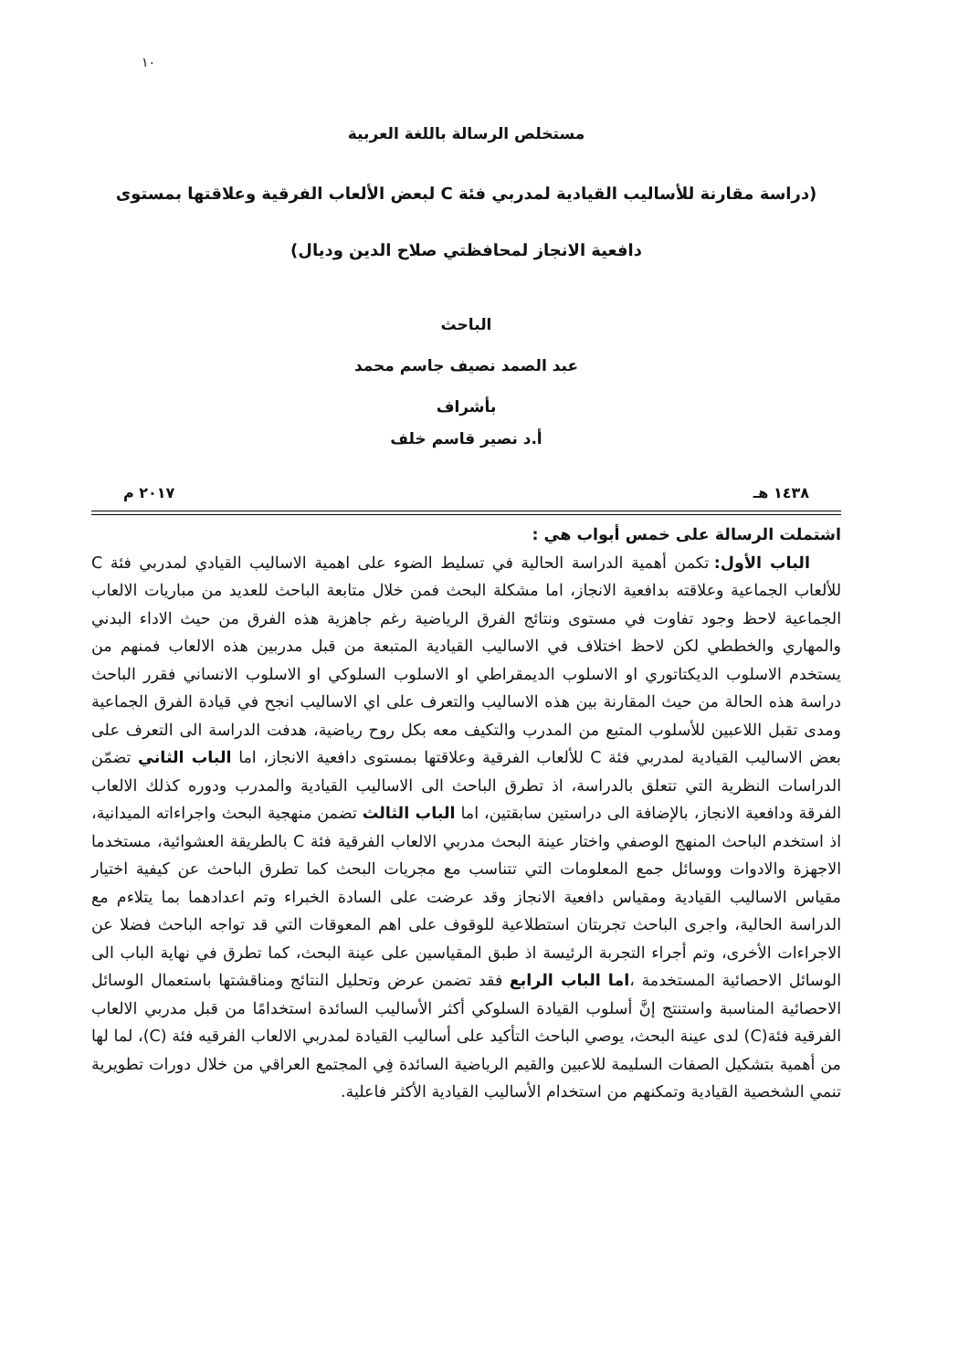١٠
مستخلص الرسالة باللغة العربية
(دراسة مقارنة للأساليب القيادية لمدربي فئة C لبعض الألعاب الفرقية وعلاقتها بمستوى دافعية الانجاز لمحافظتي صلاح الدين وديال)
الباحث
عبد الصمد نصيف جاسم محمد
بأشراف
أ.د نصير قاسم خلف
١٤٣٨ هـ ٢٠١٧ م
اشتملت الرسالة على خمس أبواب هي :
الباب الأول: تكمن أهمية الدراسة الحالية في تسليط الضوء على اهمية الاساليب القيادي لمدربي فئة C للألعاب الجماعية وعلاقته بدافعية الانجاز، اما مشكلة البحث فمن خلال متابعة الباحث للعديد من مباريات الالعاب الجماعية لاحظ وجود تفاوت في مستوى ونتائج الفرق الرياضية رغم جاهزية هذه الفرق من حيث الاداء البدني والمهاري والخططي لكن لاحظ اختلاف في الاساليب القيادية المتبعة من قبل مدربين هذه الالعاب فمنهم من يستخدم الاسلوب الديكتاتوري او الاسلوب الديمقراطي او الاسلوب السلوكي او الاسلوب الانساني فقرر الباحث دراسة هذه الحالة من حيث المقارنة بين هذه الاساليب والتعرف على اي الاساليب انجح في قيادة الفرق الجماعية ومدى تقبل اللاعبين للأسلوب المتبع من المدرب والتكيف معه بكل روح رياضية، هدفت الدراسة الى التعرف على بعض الاساليب القيادية لمدربي فئة C للألعاب الفرقية وعلاقتها بمستوى دافعية الانجاز، اما الباب الثاني تضمّن الدراسات النظرية التي تتعلق بالدراسة، اذ تطرق الباحث الى الاساليب القيادية والمدرب ودوره كذلك الالعاب الفرقة ودافعية الانجاز، بالإضافة الى دراستين سابقتين، اما الباب الثالث تضمن منهجية البحث واجراءاته الميدانية، اذ استخدم الباحث المنهج الوصفي واختار عينة البحث مدربي الالعاب الفرقية فئة C بالطريقة العشوائية، مستخدما الاجهزة والادوات ووسائل جمع المعلومات التي تتناسب مع مجريات البحث كما تطرق الباحث عن كيفية اختيار مقياس الاساليب القيادية ومقياس دافعية الانجاز وقد عرضت على السادة الخبراء وتم اعدادهما بما يتلاءم مع الدراسة الحالية، واجرى الباحث تجربتان استطلاعية للوقوف على اهم المعوقات التي قد تواجه الباحث فضلا عن الاجراءات الأخرى، وتم أجراء التجربة الرئيسة اذ طبق المقياسين على عينة البحث، كما تطرق في نهاية الباب الى الوسائل الاحصائية المستخدمة ،اما الباب الرابع فقد تضمن عرض وتحليل النتائج ومناقشتها باستعمال الوسائل الاحصائية المناسبة واستنتج إنَّ أسلوب القيادة السلوكي أكثر الأساليب السائدة استخدامًا من قبل مدربي الالعاب الفرقية فئة(C) لدى عينة البحث، يوصي الباحث التأكيد على أساليب القيادة لمدربي الالعاب الفرقيه فئة (C)، لما لها من أهمية بتشكيل الصفات السليمة للاعبين والقيم الرياضية السائدة فِي المجتمع العراقي من خلال دورات تطويرية تنمي الشخصية القيادية وتمكنهم من استخدام الأساليب القيادية الأكثر فاعلية.